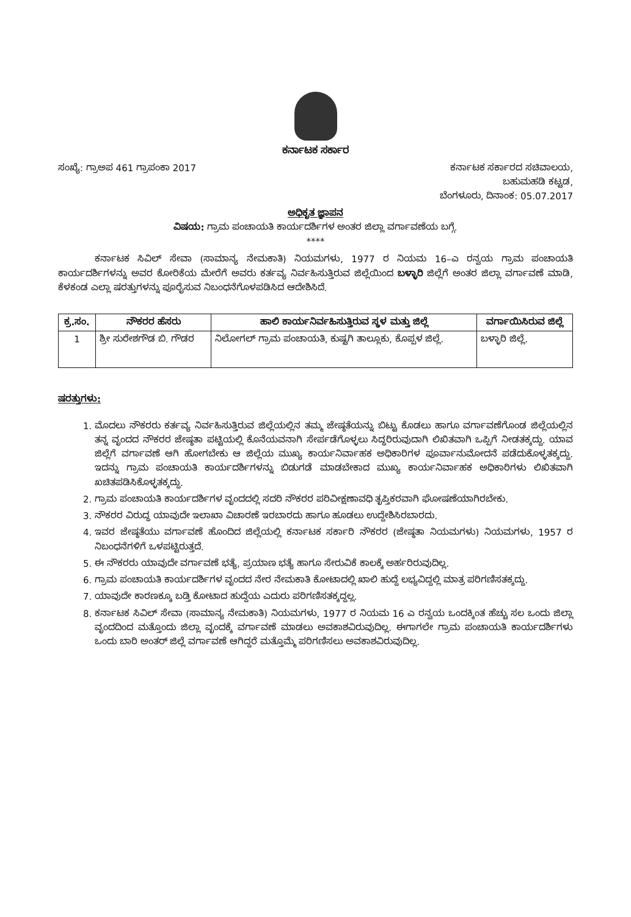ಕರ್ನಾಟಕ ಸರ್ಕಾರ
ಸಂಖ್ಯೆ: ಗ್ರಾಅಪ 461 ಗ್ರಾಪಂಕಾ 2017
ಕರ್ನಾಟಕ ಸರ್ಕಾರದ ಸಚಿವಾಲಯ,
ಬಹುಮಹಡಿ ಕಟ್ಟಡ,
ಬೆಂಗಳೂರು, ದಿನಾಂಕ: 05.07.2017
ಅಧಿಕೃತ ಜ್ಞಾಪನ
ವಿಷಯ: ಗ್ರಾಮ ಪಂಚಾಯತಿ ಕಾರ್ಯದರ್ಶಿಗಳ ಅಂತರ ಜಿಲ್ಲಾ ವರ್ಗಾವಣೆಯ ಬಗ್ಗೆ.
****
ಕರ್ನಾಟಕ ಸಿವಿಲ್ ಸೇವಾ (ಸಾಮಾನ್ಯ ನೇಮಕಾತಿ) ನಿಯಮಗಳು, 1977 ರ ನಿಯಮ 16–ಎ ರನ್ವಯ ಗ್ರಾಮ ಪಂಚಾಯತಿ ಕಾರ್ಯದರ್ಶಿಗಳನ್ನು ಅವರ ಕೋರಿಕೆಯ ಮೇರೆಗೆ ಅವರು ಕರ್ತವ್ಯ ನಿರ್ವಹಿಸುತ್ತಿರುವ ಜಿಲ್ಲೆಯಿಂದ ಬಳ್ಳಾರಿ ಜಿಲ್ಲೆಗೆ ಅಂತರ ಜಿಲ್ಲಾ ವರ್ಗಾವಣೆ ಮಾಡಿ, ಕೆಳಕಂಡ ಎಲ್ಲಾ ಷರತ್ತುಗಳನ್ನು ಪೂರೈಸುವ ನಿಬಂಧನೆಗೊಳಪಡಿಸಿದ ಆದೇಶಿಸಿದೆ.
| ಕ್ರ.ಸಂ. | ನೌಕರರ ಹೆಸರು | ಹಾಲಿ ಕಾರ್ಯನಿರ್ವಹಿಸುತ್ತಿರುವ ಸ್ಥಳ ಮತ್ತು ಜಿಲ್ಲೆ | ವರ್ಗಾಯಿಸಿರುವ ಜಿಲ್ಲೆ |
| --- | --- | --- | --- |
| 1 | ಶ್ರೀ ಸುರೇಶಗೌಡ ಬಿ. ಗೌಡರ | ನಿಲೋಗಲ್ ಗ್ರಾಮ ಪಂಚಾಯತಿ, ಕುಷ್ಟಗಿ ತಾಲ್ಲೂಕು, ಕೊಪ್ಪಳ ಜಿಲ್ಲೆ. | ಬಳ್ಳಾರಿ ಜಿಲ್ಲೆ. |
ಷರತ್ತುಗಳು:
1. ಮೊದಲು ನೌಕರರು ಕರ್ತವ್ಯ ನಿರ್ವಹಿಸುತ್ತಿರುವ ಜಿಲ್ಲೆಯಲ್ಲಿನ ತಮ್ಮ ಜೇಷ್ಠತೆಯನ್ನು ಬಿಟ್ಟು ಕೊಡಲು ಹಾಗೂ ವರ್ಗಾವಣೆಗೊಂಡ ಜಿಲ್ಲೆಯಲ್ಲಿನ ತನ್ನ ವೃಂದದ ನೌಕರರ ಜೇಷ್ಠತಾ ಪಟ್ಟಿಯಲ್ಲಿ ಕೊನೆಯವನಾಗಿ ಸೇರ್ಪಡೆಗೊಳ್ಳಲು ಸಿದ್ಧರಿರುವುದಾಗಿ ಲಿಖಿತವಾಗಿ ಒಪ್ಪಿಗೆ ನೀಡತಕ್ಕದ್ದು. ಯಾವ ಜಿಲ್ಲೆಗೆ ವರ್ಗಾವಣೆ ಆಗಿ ಹೋಗಬೇಕು ಆ ಜಿಲ್ಲೆಯ ಮುಖ್ಯ ಕಾರ್ಯನಿರ್ವಾಹಕ ಅಧಿಕಾರಿಗಳ ಪೂರ್ವಾನುಮೋದನೆ ಪಡೆದುಕೊಳ್ಳತಕ್ಕದ್ದು. ಇದನ್ನು ಗ್ರಾಮ ಪಂಚಾಯತಿ ಕಾರ್ಯದರ್ಶಿಗಳನ್ನು ಬಿಡುಗಡೆ ಮಾಡಬೇಕಾದ ಮುಖ್ಯ ಕಾರ್ಯನಿರ್ವಾಹಕ ಅಧಿಕಾರಿಗಳು ಲಿಖಿತವಾಗಿ ಖಚಿತಪಡಿಸಿಕೊಳ್ಳತಕ್ಕದ್ದು.
2. ಗ್ರಾಮ ಪಂಚಾಯತಿ ಕಾರ್ಯದರ್ಶಿಗಳ ವೃಂದದಲ್ಲಿ ಸದರಿ ನೌಕರರ ಪರಿವೀಕ್ಷಣಾವಧಿ ತೃಪ್ತಿಕರವಾಗಿ ಘೋಷಣೆಯಾಗಿರಬೇಕು.
3. ನೌಕರರ ವಿರುದ್ಧ ಯಾವುದೇ ಇಲಾಖಾ ವಿಚಾರಣೆ ಇರಬಾರದು ಹಾಗೂ ಹೂಡಲು ಉದ್ದೇಶಿಸಿರಬಾರದು.
4. ಇವರ ಜೇಷ್ಠತೆಯು ವರ್ಗಾವಣೆ ಹೊಂದಿದ ಜಿಲ್ಲೆಯಲ್ಲಿ ಕರ್ನಾಟಕ ಸರ್ಕಾರಿ ನೌಕರರ (ಜೇಷ್ಠತಾ ನಿಯಮಗಳು) ನಿಯಮಗಳು, 1957 ರ ನಿಬಂಧನೆಗಳಿಗೆ ಒಳಪಟ್ಟಿರುತ್ತದೆ.
5. ಈ ನೌಕರರು ಯಾವುದೇ ವರ್ಗಾವಣೆ ಭತ್ಯೆ, ಪ್ರಯಾಣ ಭತ್ಯೆ ಹಾಗೂ ಸೇರುವಿಕೆ ಕಾಲಕ್ಕೆ ಅರ್ಹರಿರುವುದಿಲ್ಲ.
6. ಗ್ರಾಮ ಪಂಚಾಯತಿ ಕಾರ್ಯದರ್ಶಿಗಳ ವೃಂದದ ನೇರ ನೇಮಕಾತಿ ಕೋಟಾದಲ್ಲಿ ಖಾಲಿ ಹುದ್ದೆ ಲಭ್ಯವಿದ್ದಲ್ಲಿ ಮಾತ್ರ ಪರಿಗಣಿಸತಕ್ಕದ್ದು.
7. ಯಾವುದೇ ಕಾರಣಕ್ಕೂ ಬಡ್ತಿ ಕೋಟಾದ ಹುದ್ದೆಯ ಎದುರು ಪರಿಗಣಿಸತಕ್ಕದ್ದಲ್ಲ.
8. ಕರ್ನಾಟಕ ಸಿವಿಲ್ ಸೇವಾ (ಸಾಮಾನ್ಯ ನೇಮಕಾತಿ) ನಿಯಮಗಳು, 1977 ರ ನಿಯಮ 16 ಎ ರನ್ವಯ ಒಂದಕ್ಕಿಂತ ಹೆಚ್ಚು ಸಲ ಒಂದು ಜಿಲ್ಲಾ ವೃಂದದಿಂದ ಮತ್ತೊಂದು ಜಿಲ್ಲಾ ವೃಂದಕ್ಕೆ ವರ್ಗಾವಣೆ ಮಾಡಲು ಅವಕಾಶವಿರುವುದಿಲ್ಲ. ಈಗಾಗಲೇ ಗ್ರಾಮ ಪಂಚಾಯತಿ ಕಾರ್ಯದರ್ಶಿಗಳು ಒಂದು ಬಾರಿ ಅಂತರ್ ಜಿಲ್ಲೆ ವರ್ಗಾವಣೆ ಆಗಿದ್ದರೆ ಮತ್ತೊಮ್ಮೆ ಪರಿಗಣಿಸಲು ಅವಕಾಶವಿರುವುದಿಲ್ಲ.